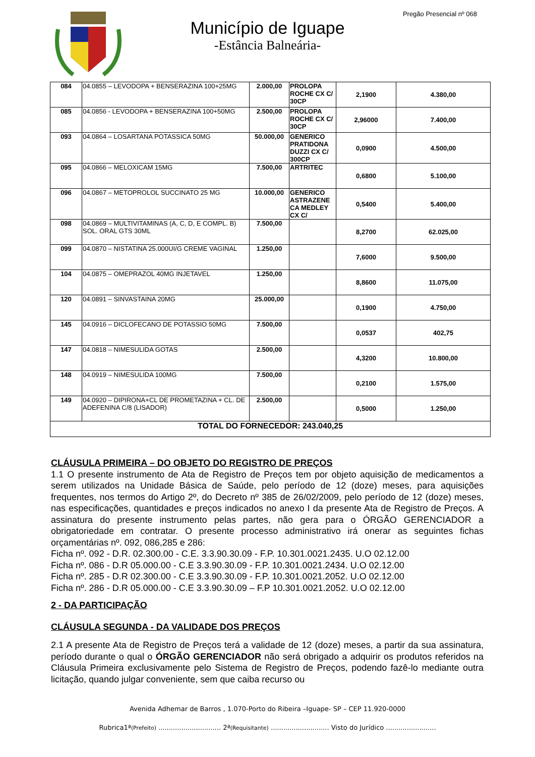Pregão Presencial nº 068
Município de Iguape
-Estância Balneária-
| 084 | 04.0855 – LEVODOPA + BENSERAZINA 100+25MG | 2.000,00 | PROLOPA ROCHE CX C/ 30CP | 2,1900 | 4.380,00 |
| 085 | 04.0856 - LEVODOPA + BENSERAZINA 100+50MG | 2.500,00 | PROLOPA ROCHE CX C/ 30CP | 2,96000 | 7.400,00 |
| 093 | 04.0864 – LOSARTANA POTASSICA 50MG | 50.000,00 | GENERICO PRATIDONA DUZZI CX C/ 300CP | 0,0900 | 4.500,00 |
| 095 | 04.0866 – MELOXICAM 15MG | 7.500,00 | ARTRITEC | 0,6800 | 5.100,00 |
| 096 | 04.0867 – METOPROLOL SUCCINATO 25 MG | 10.000,00 | GENERICO ASTRAZENE CA MEDLEY CX C/ | 0,5400 | 5.400,00 |
| 098 | 04.0869 – MULTIVITAMINAS (A, C, D, E COMPL. B) SOL. ORAL GTS 30ML | 7.500,00 | | 8,2700 | 62.025,00 |
| 099 | 04.0870 – NISTATINA 25.000UI/G CREME VAGINAL | 1.250,00 | | 7,6000 | 9.500,00 |
| 104 | 04.0875 – OMEPRAZOL 40MG INJETAVEL | 1.250,00 | | 8,8600 | 11.075,00 |
| 120 | 04.0891 – SINVASTAINA 20MG | 25.000,00 | | 0,1900 | 4.750,00 |
| 145 | 04.0916 – DICLOFECANO DE POTASSIO 50MG | 7.500,00 | | 0,0537 | 402,75 |
| 147 | 04.0818 – NIMESULIDA GOTAS | 2.500,00 | | 4,3200 | 10.800,00 |
| 148 | 04.0919 – NIMESULIDA 100MG | 7.500,00 | | 0,2100 | 1.575,00 |
| 149 | 04.0920 – DIPIRONA+CL DE PROMETAZINA + CL. DE ADEFENINA C/8 (LISADOR) | 2.500,00 | | 0,5000 | 1.250,00 |
| TOTAL DO FORNECEDOR: 243.040,25 | | | | | |
CLÁUSULA PRIMEIRA – DO OBJETO DO REGISTRO DE PREÇOS
1.1 O presente instrumento de Ata de Registro de Preços tem por objeto aquisição de medicamentos a serem utilizados na Unidade Básica de Saúde, pelo período de 12 (doze) meses, para aquisições frequentes, nos termos do Artigo 2º, do Decreto nº 385 de 26/02/2009, pelo período de 12 (doze) meses, nas especificações, quantidades e preços indicados no anexo I da presente Ata de Registro de Preços. A assinatura do presente instrumento pelas partes, não gera para o ÓRGÃO GERENCIADOR a obrigatoriedade em contratar. O presente processo administrativo irá onerar as seguintes fichas orçamentárias nº. 092, 086,285 e 286:
Ficha nº. 092 - D.R. 02.300.00 - C.E. 3.3.90.30.09 - F.P. 10.301.0021.2435. U.O 02.12.00
Ficha nº. 086 - D.R 05.000.00 - C.E 3.3.90.30.09 - F.P. 10.301.0021.2434. U.O 02.12.00
Ficha nº. 285 - D.R 02.300.00 - C.E 3.3.90.30.09 - F.P. 10.301.0021.2052. U.O 02.12.00
Ficha nº. 286 - D.R 05.000.00 - C.E 3.3.90.30.09 – F.P 10.301.0021.2052. U.O 02.12.00
2 - DA PARTICIPAÇÃO
CLÁUSULA SEGUNDA - DA VALIDADE DOS PREÇOS
2.1 A presente Ata de Registro de Preços terá a validade de 12 (doze) meses, a partir da sua assinatura, período durante o qual o ÓRGÃO GERENCIADOR não será obrigado a adquirir os produtos referidos na Cláusula Primeira exclusivamente pelo Sistema de Registro de Preços, podendo fazê-lo mediante outra licitação, quando julgar conveniente, sem que caiba recurso ou
Avenida Adhemar de Barros , 1.070-Porto do Ribeira –Iguape- SP – CEP 11.920-0000
Rubrica1ª(Prefeito) .............................. 2ª(Requisitante) ............................ Visto do Jurídico ........................